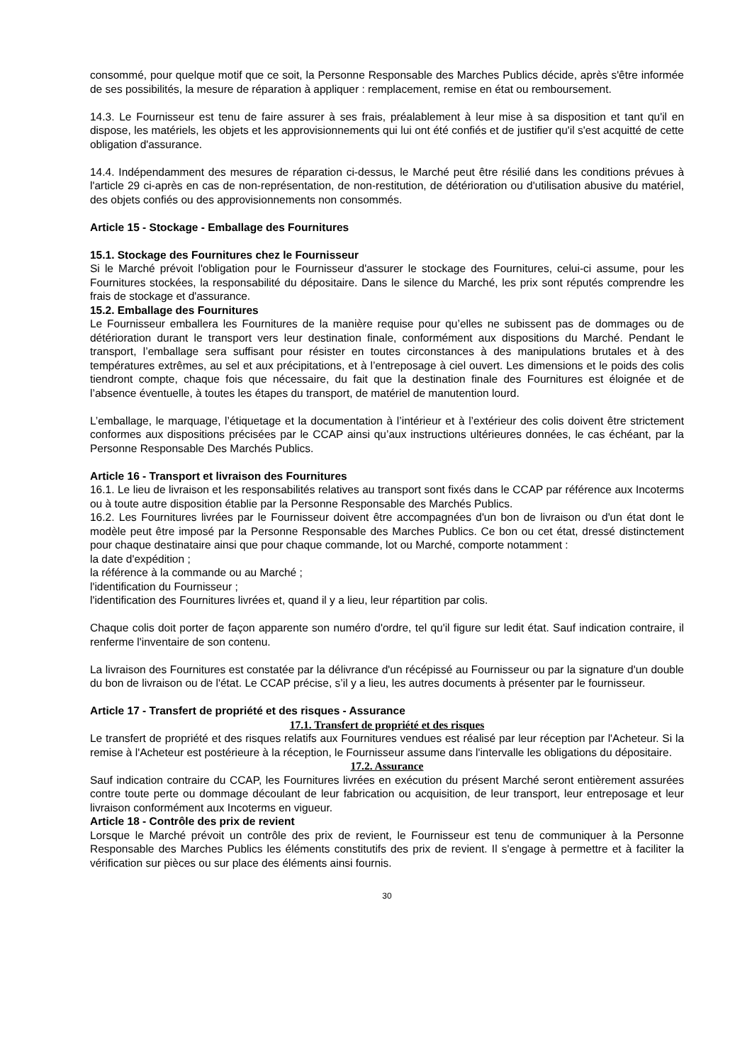consommé, pour quelque motif que ce soit, la Personne Responsable des Marches Publics décide, après s'être informée de ses possibilités, la mesure de réparation à appliquer : remplacement, remise en état ou remboursement.
14.3. Le Fournisseur est tenu de faire assurer à ses frais, préalablement à leur mise à sa disposition et tant qu'il en dispose, les matériels, les objets et les approvisionnements qui lui ont été confiés et de justifier qu'il s'est acquitté de cette obligation d'assurance.
14.4. Indépendamment des mesures de réparation ci-dessus, le Marché peut être résilié dans les conditions prévues à l'article 29 ci-après en cas de non-représentation, de non-restitution, de détérioration ou d'utilisation abusive du matériel, des objets confiés ou des approvisionnements non consommés.
Article 15 - Stockage - Emballage des Fournitures
15.1. Stockage des Fournitures chez le Fournisseur
Si le Marché prévoit l'obligation pour le Fournisseur d'assurer le stockage des Fournitures, celui-ci assume, pour les Fournitures stockées, la responsabilité du dépositaire. Dans le silence du Marché, les prix sont réputés comprendre les frais de stockage et d'assurance.
15.2. Emballage des Fournitures
Le Fournisseur emballera les Fournitures de la manière requise pour qu’elles ne subissent pas de dommages ou de détérioration durant le transport vers leur destination finale, conformément aux dispositions du Marché. Pendant le transport, l’emballage sera suffisant pour résister en toutes circonstances à des manipulations brutales et à des températures extrêmes, au sel et aux précipitations, et à l’entreposage à ciel ouvert. Les dimensions et le poids des colis tiendront compte, chaque fois que nécessaire, du fait que la destination finale des Fournitures est éloignée et de l’absence éventuelle, à toutes les étapes du transport, de matériel de manutention lourd.
L’emballage, le marquage, l’étiquetage et la documentation à l’intérieur et à l’extérieur des colis doivent être strictement conformes aux dispositions précisées par le CCAP ainsi qu’aux instructions ultérieures données, le cas échéant, par la Personne Responsable Des Marchés Publics.
Article 16 - Transport et livraison des Fournitures
16.1. Le lieu de livraison et les responsabilités relatives au transport sont fixés dans le CCAP par référence aux Incoterms ou à toute autre disposition établie par la Personne Responsable des Marchés Publics.
16.2. Les Fournitures livrées par le Fournisseur doivent être accompagnées d'un bon de livraison ou d'un état dont le modèle peut être imposé par la Personne Responsable des Marches Publics. Ce bon ou cet état, dressé distinctement pour chaque destinataire ainsi que pour chaque commande, lot ou Marché, comporte notamment :
la date d'expédition ;
la référence à la commande ou au Marché ;
l'identification du Fournisseur ;
l'identification des Fournitures livrées et, quand il y a lieu, leur répartition par colis.
Chaque colis doit porter de façon apparente son numéro d'ordre, tel qu'il figure sur ledit état. Sauf indication contraire, il renferme l'inventaire de son contenu.
La livraison des Fournitures est constatée par la délivrance d'un récépissé au Fournisseur ou par la signature d'un double du bon de livraison ou de l'état. Le CCAP précise, s’il y a lieu, les autres documents à présenter par le fournisseur.
Article 17 - Transfert de propriété et des risques - Assurance
17.1. Transfert de propriété et des risques
Le transfert de propriété et des risques relatifs aux Fournitures vendues est réalisé par leur réception par l'Acheteur. Si la remise à l'Acheteur est postérieure à la réception, le Fournisseur assume dans l'intervalle les obligations du dépositaire.
17.2. Assurance
Sauf indication contraire du CCAP, les Fournitures livrées en exécution du présent Marché seront entièrement assurées contre toute perte ou dommage découlant de leur fabrication ou acquisition, de leur transport, leur entreposage et leur livraison conformément aux Incoterms en vigueur.
Article 18 - Contrôle des prix de revient
Lorsque le Marché prévoit un contrôle des prix de revient, le Fournisseur est tenu de communiquer à la Personne Responsable des Marches Publics les éléments constitutifs des prix de revient. Il s'engage à permettre et à faciliter la vérification sur pièces ou sur place des éléments ainsi fournis.
30